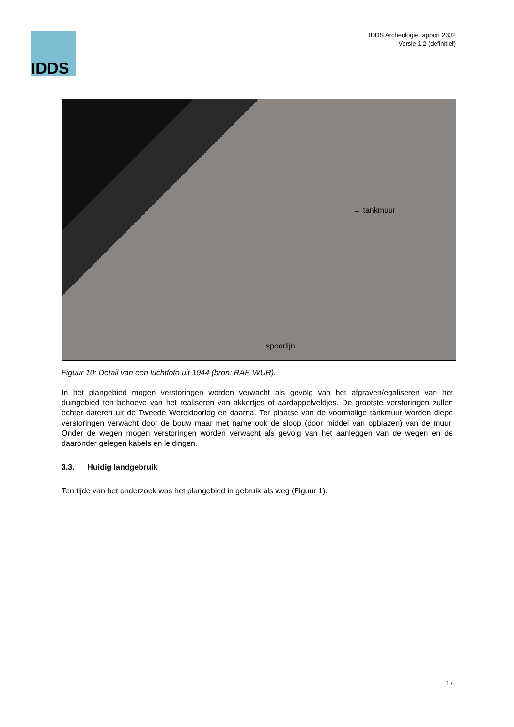IDDS
IDDS Archeologie rapport 2332
Versie 1.2 (definitief)
← tankmuur
spoorlijn
Figuur 10: Detail van een luchtfoto uit 1944 (bron: RAF, WUR).
In het plangebied mogen verstoringen worden verwacht als gevolg van het afgraven/egaliseren van het duingebied ten behoeve van het realiseren van akkertjes of aardappelveldjes. De grootste verstoringen zullen echter dateren uit de Tweede Wereldoorlog en daarna. Ter plaatse van de voormalige tankmuur worden diepe verstoringen verwacht door de bouw maar met name ook de sloop (door middel van opblazen) van de muur. Onder de wegen mogen verstoringen worden verwacht als gevolg van het aanleggen van de wegen en de daaronder gelegen kabels en leidingen.
3.3. Huidig landgebruik
Ten tijde van het onderzoek was het plangebied in gebruik als weg (Figuur 1).
17